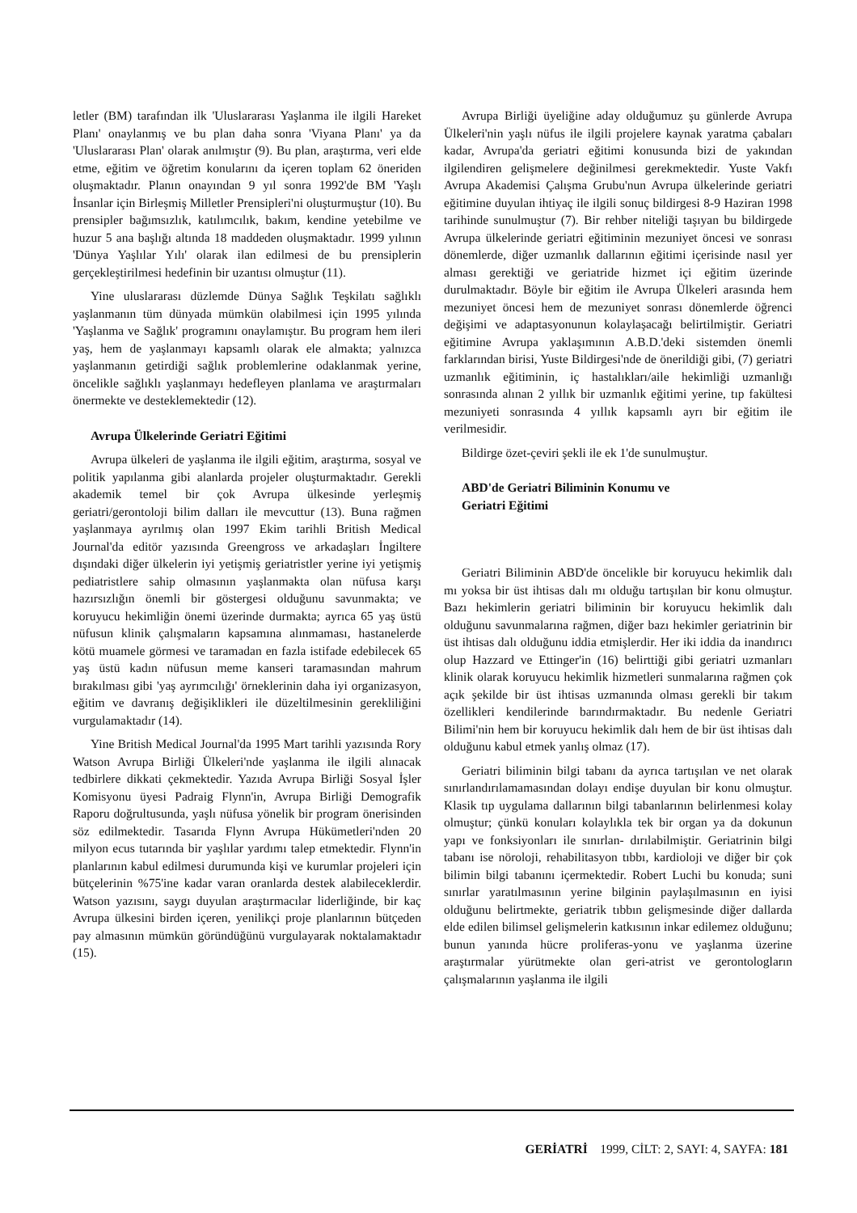letler (BM) tarafından ilk 'Uluslararası Yaşlanma ile ilgili Hareket Planı' onaylanmış ve bu plan daha sonra 'Viyana Planı' ya da 'Uluslararası Plan' olarak anılmıştır (9). Bu plan, araştırma, veri elde etme, eğitim ve öğretim konularını da içeren toplam 62 öneriden oluşmaktadır. Planın onayından 9 yıl sonra 1992'de BM 'Yaşlı İnsanlar için Birleşmiş Milletler Prensipleri'ni oluşturmuştur (10). Bu prensipler bağımsızlık, katılımcılık, bakım, kendine yetebilme ve huzur 5 ana başlığı altında 18 maddeden oluşmaktadır. 1999 yılının 'Dünya Yaşlılar Yılı' olarak ilan edilmesi de bu prensiplerin gerçekleştirilmesi hedefinin bir uzantısı olmuştur (11).
Yine uluslararası düzlemde Dünya Sağlık Teşkilatı sağlıklı yaşlanmanın tüm dünyada mümkün olabilmesi için 1995 yılında 'Yaşlanma ve Sağlık' programını onaylamıştır. Bu program hem ileri yaş, hem de yaşlanmayı kapsamlı olarak ele almakta; yalnızca yaşlanmanın getirdiği sağlık problemlerine odaklanmak yerine, öncelikle sağlıklı yaşlanmayı hedefleyen planlama ve araştırmaları önermekte ve desteklemektedir (12).
Avrupa Ülkelerinde Geriatri Eğitimi
Avrupa ülkeleri de yaşlanma ile ilgili eğitim, araştırma, sosyal ve politik yapılanma gibi alanlarda projeler oluşturmaktadır. Gerekli akademik temel bir çok Avrupa ülkesinde yerleşmiş geriatri/gerontoloji bilim dalları ile mevcuttur (13). Buna rağmen yaşlanmaya ayrılmış olan 1997 Ekim tarihli British Medical Journal'da editör yazısında Greengross ve arkadaşları İngiltere dışındaki diğer ülkelerin iyi yetişmiş geriatristler yerine iyi yetişmiş pediatristlere sahip olmasının yaşlanmakta olan nüfusa karşı hazırsızlığın önemli bir göstergesi olduğunu savunmakta; ve koruyucu hekimliğin önemi üzerinde durmakta; ayrıca 65 yaş üstü nüfusun klinik çalışmaların kapsamına alınmaması, hastanelerde kötü muamele görmesi ve taramadan en fazla istifade edebilecek 65 yaş üstü kadın nüfusun meme kanseri taramasından mahrum bırakılması gibi 'yaş ayrımcılığı' örneklerinin daha iyi organizasyon, eğitim ve davranış değişiklikleri ile düzeltilmesinin gerekliliğini vurgulamaktadır (14).
Yine British Medical Journal'da 1995 Mart tarihli yazısında Rory Watson Avrupa Birliği Ülkeleri'nde yaşlanma ile ilgili alınacak tedbirlere dikkati çekmektedir. Yazıda Avrupa Birliği Sosyal İşler Komisyonu üyesi Padraig Flynn'in, Avrupa Birliği Demografik Raporu doğrultusunda, yaşlı nüfusa yönelik bir program önerisinden söz edilmektedir. Tasarıda Flynn Avrupa Hükümetleri'nden 20 milyon ecus tutarında bir yaşlılar yardımı talep etmektedir. Flynn'in planlarının kabul edilmesi durumunda kişi ve kurumlar projeleri için bütçelerinin %75'ine kadar varan oranlarda destek alabileceklerdir. Watson yazısını, saygı duyulan araştırmacılar liderliğinde, bir kaç Avrupa ülkesini birden içeren, yenilikçi proje planlarının bütçeden pay almasının mümkün göründüğünü vurgulayarak noktalamaktadır (15).
Avrupa Birliği üyeliğine aday olduğumuz şu günlerde Avrupa Ülkeleri'nin yaşlı nüfus ile ilgili projelere kaynak yaratma çabaları kadar, Avrupa'da geriatri eğitimi konusunda bizi de yakından ilgilendiren gelişmelere değinilmesi gerekmektedir. Yuste Vakfı Avrupa Akademisi Çalışma Grubu'nun Avrupa ülkelerinde geriatri eğitimine duyulan ihtiyaç ile ilgili sonuç bildirgesi 8-9 Haziran 1998 tarihinde sunulmuştur (7). Bir rehber niteliği taşıyan bu bildirgede Avrupa ülkelerinde geriatri eğitiminin mezuniyet öncesi ve sonrası dönemlerde, diğer uzmanlık dallarının eğitimi içerisinde nasıl yer alması gerektiği ve geriatride hizmet içi eğitim üzerinde durulmaktadır. Böyle bir eğitim ile Avrupa Ülkeleri arasında hem mezuniyet öncesi hem de mezuniyet sonrası dönemlerde öğrenci değişimi ve adaptasyonunun kolaylaşacağı belirtilmiştir. Geriatri eğitimine Avrupa yaklaşımının A.B.D.'deki sistemden önemli farklarından birisi, Yuste Bildirgesi'nde de önerildiği gibi, (7) geriatri uzmanlık eğitiminin, iç hastalıkları/aile hekimliği uzmanlığı sonrasında alınan 2 yıllık bir uzmanlık eğitimi yerine, tıp fakültesi mezuniyeti sonrasında 4 yıllık kapsamlı ayrı bir eğitim ile verilmesidir.
Bildirge özet-çeviri şekli ile ek 1'de sunulmuştur.
ABD'de Geriatri Biliminin Konumu ve
Geriatri Eğitimi
Geriatri Biliminin ABD'de öncelikle bir koruyucu hekimlik dalı mı yoksa bir üst ihtisas dalı mı olduğu tartışılan bir konu olmuştur. Bazı hekimlerin geriatri biliminin bir koruyucu hekimlik dalı olduğunu savunmalarına rağmen, diğer bazı hekimler geriatrinin bir üst ihtisas dalı olduğunu iddia etmişlerdir. Her iki iddia da inandırıcı olup Hazzard ve Ettinger'in (16) belirttiği gibi geriatri uzmanları klinik olarak koruyucu hekimlik hizmetleri sunmalarına rağmen çok açık şekilde bir üst ihtisas uzmanında olması gerekli bir takım özellikleri kendilerinde barındırmaktadır. Bu nedenle Geriatri Bilimi'nin hem bir koruyucu hekimlik dalı hem de bir üst ihtisas dalı olduğunu kabul etmek yanlış olmaz (17).
Geriatri biliminin bilgi tabanı da ayrıca tartışılan ve net olarak sınırlandırılamamasından dolayı endişe duyulan bir konu olmuştur. Klasik tıp uygulama dallarının bilgi tabanlarının belirlenmesi kolay olmuştur; çünkü konuları kolaylıkla tek bir organ ya da dokunun yapı ve fonksiyonları ile sınırlan- dırılabilmiştir. Geriatrinin bilgi tabanı ise nöroloji, rehabilitasyon tıbbı, kardioloji ve diğer bir çok bilimin bilgi tabanını içermektedir. Robert Luchi bu konuda; suni sınırlar yaratılmasının yerine bilginin paylaşılmasının en iyisi olduğunu belirtmekte, geriatrik tıbbın gelişmesinde diğer dallarda elde edilen bilimsel gelişmelerin katkısının inkar edilemez olduğunu; bunun yanında hücre proliferas-yonu ve yaşlanma üzerine araştırmalar yürütmekte olan geri-atrist ve gerontologların çalışmalarının yaşlanma ile ilgili
GERİATRİ 1999, CİLT: 2, SAYI: 4, SAYFA: 181